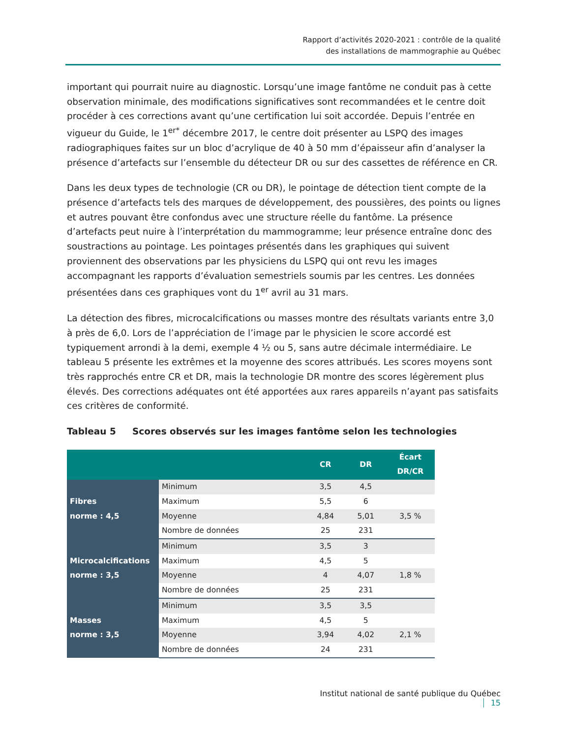Rapport d’activités 2020-2021 : contrôle de la qualité
des installations de mammographie au Québec
important qui pourrait nuire au diagnostic. Lorsqu’une image fantôme ne conduit pas à cette observation minimale, des modifications significatives sont recommandées et le centre doit procéder à ces corrections avant qu’une certification lui soit accordée. Depuis l’entrée en vigueur du Guide, le 1<sup>er*</sup> décembre 2017, le centre doit présenter au LSPQ des images radiographiques faites sur un bloc d’acrylique de 40 à 50 mm d’épaisseur afin d’analyser la présence d’artefacts sur l’ensemble du détecteur DR ou sur des cassettes de référence en CR.
Dans les deux types de technologie (CR ou DR), le pointage de détection tient compte de la présence d’artefacts tels des marques de développement, des poussières, des points ou lignes et autres pouvant être confondus avec une structure réelle du fantôme. La présence d’artefacts peut nuire à l’interprétation du mammogramme; leur présence entraîne donc des soustractions au pointage. Les pointages présentés dans les graphiques qui suivent proviennent des observations par les physiciens du LSPQ qui ont revu les images accompagnant les rapports d’évaluation semestriels soumis par les centres. Les données présentées dans ces graphiques vont du 1<sup>er</sup> avril au 31 mars.
La détection des fibres, microcalcifications ou masses montre des résultats variants entre 3,0 à près de 6,0. Lors de l’appréciation de l’image par le physicien le score accordé est typiquement arrondi à la demi, exemple 4 ½ ou 5, sans autre décimale intermédiaire. Le tableau 5 présente les extrêmes et la moyenne des scores attribués. Les scores moyens sont très rapprochés entre CR et DR, mais la technologie DR montre des scores légèrement plus élevés. Des corrections adéquates ont été apportées aux rares appareils n’ayant pas satisfaits ces critères de conformité.
Tableau 5 Scores observés sur les images fantôme selon les technologies
| | | CR | DR | Écart DR/CR |
| --- | --- | --- | --- | --- |
| Fibres norme : 4,5 | Minimum | 3,5 | 4,5 | |
| | Maximum | 5,5 | 6 | |
| | Moyenne | 4,84 | 5,01 | 3,5 % |
| | Nombre de données | 25 | 231 | |
| Microcalcifications norme : 3,5 | Minimum | 3,5 | 3 | |
| | Maximum | 4,5 | 5 | |
| | Moyenne | 4 | 4,07 | 1,8 % |
| | Nombre de données | 25 | 231 | |
| Masses norme : 3,5 | Minimum | 3,5 | 3,5 | |
| | Maximum | 4,5 | 5 | |
| | Moyenne | 3,94 | 4,02 | 2,1 % |
| | Nombre de données | 24 | 231 | |
Institut national de santé publique du Québec 15